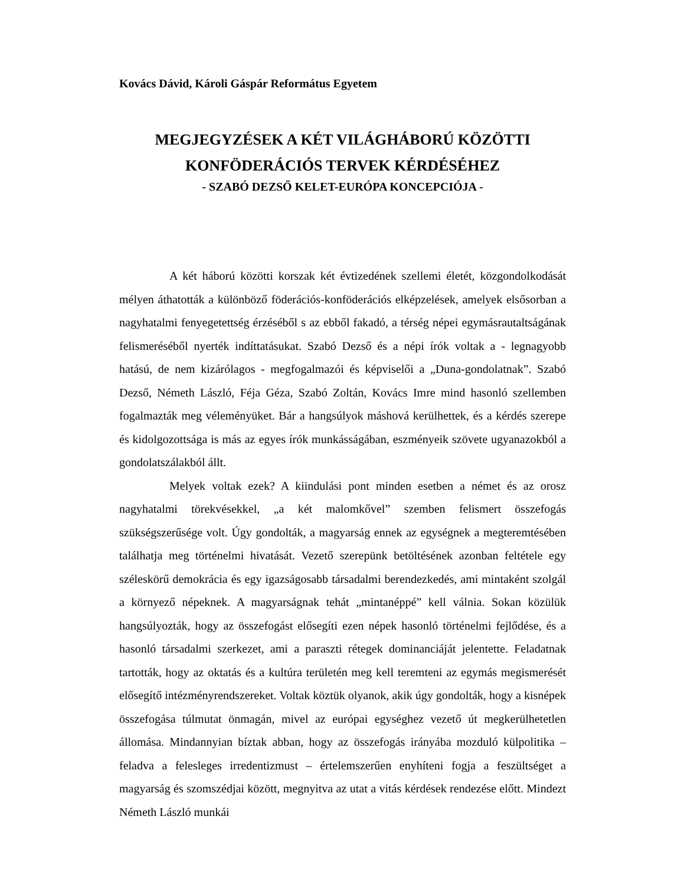Kovács Dávid, Károli Gáspár Református Egyetem
MEGJEGYZÉSEK A KÉT VILÁGHÁBORÚ KÖZÖTTI
KONFÖDERÁCIÓS TERVEK KÉRDÉSÉHEZ
- SZABÓ DEZSŐ KELET-EURÓPA KONCEPCIÓJA -
A két háború közötti korszak két évtizedének szellemi életét, közgondolkodását mélyen áthatották a különböző föderációs-konföderációs elképzelések, amelyek elsősorban a nagyhatalmi fenyegetettség érzéséből s az ebből fakadó, a térség népei egymásrautaltságának felismeréséből nyerték indíttatásukat. Szabó Dezső és a népi írók voltak a - legnagyobb hatású, de nem kizárólagos - megfogalmazói és képviselői a „Duna-gondolatnak”. Szabó Dezső, Németh László, Féja Géza, Szabó Zoltán, Kovács Imre mind hasonló szellemben fogalmazták meg véleményüket. Bár a hangsúlyok máshová kerülhettek, és a kérdés szerepe és kidolgozottsága is más az egyes írók munkásságában, eszményeik szövete ugyanazokból a gondolatszálakból állt.
Melyek voltak ezek? A kiindulási pont minden esetben a német és az orosz nagyhatalmi törekvésekkel, „a két malomkővel” szemben felismert összefogás szükségszerűsége volt. Úgy gondolták, a magyarság ennek az egységnek a megteremtésében találhatja meg történelmi hivatását. Vezető szerepünk betöltésének azonban feltétele egy széleskörű demokrácia és egy igazságosabb társadalmi berendezkedés, ami mintaként szolgál a környező népeknek. A magyarságnak tehát „mintanéppé” kell válnia. Sokan közülük hangsúlyozták, hogy az összefogást elősegíti ezen népek hasonló történelmi fejlődése, és a hasonló társadalmi szerkezet, ami a paraszti rétegek dominanciáját jelentette. Feladatnak tartották, hogy az oktatás és a kultúra területén meg kell teremteni az egymás megismerését elősegítő intézményrendszereket. Voltak köztük olyanok, akik úgy gondolták, hogy a kisnépek összefogása túlmutat önmagán, mivel az európai egységhez vezető út megkerülhetetlen állomása. Mindannyian bíztak abban, hogy az összefogás irányába mozduló külpolitika – feladva a felesleges irredentizmust – értelemszerűen enyhíteni fogja a feszültséget a magyarság és szomszédjai között, megnyitva az utat a vitás kérdések rendezése előtt. Mindezt Németh László munkái